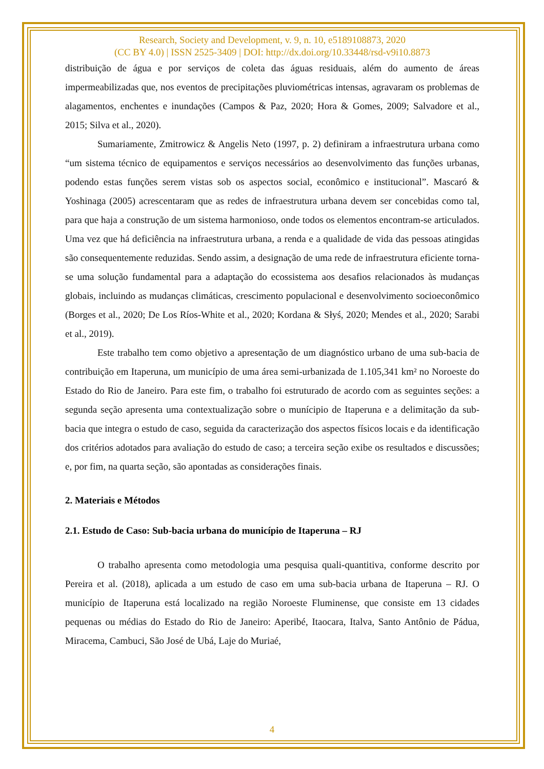Research, Society and Development, v. 9, n. 10, e5189108873, 2020
(CC BY 4.0) | ISSN 2525-3409 | DOI: http://dx.doi.org/10.33448/rsd-v9i10.8873
distribuição de água e por serviços de coleta das águas residuais, além do aumento de áreas impermeabilizadas que, nos eventos de precipitações pluviométricas intensas, agravaram os problemas de alagamentos, enchentes e inundações (Campos & Paz, 2020; Hora & Gomes, 2009; Salvadore et al., 2015; Silva et al., 2020).
Sumariamente, Zmitrowicz & Angelis Neto (1997, p. 2) definiram a infraestrutura urbana como “um sistema técnico de equipamentos e serviços necessários ao desenvolvimento das funções urbanas, podendo estas funções serem vistas sob os aspectos social, econômico e institucional”. Mascaró & Yoshinaga (2005) acrescentaram que as redes de infraestrutura urbana devem ser concebidas como tal, para que haja a construção de um sistema harmonioso, onde todos os elementos encontram-se articulados. Uma vez que há deficiência na infraestrutura urbana, a renda e a qualidade de vida das pessoas atingidas são consequentemente reduzidas. Sendo assim, a designação de uma rede de infraestrutura eficiente torna-se uma solução fundamental para a adaptação do ecossistema aos desafios relacionados às mudanças globais, incluindo as mudanças climáticas, crescimento populacional e desenvolvimento socioeconômico (Borges et al., 2020; De Los Ríos-White et al., 2020; Kordana & Słyś, 2020; Mendes et al., 2020; Sarabi et al., 2019).
Este trabalho tem como objetivo a apresentação de um diagnóstico urbano de uma sub-bacia de contribuição em Itaperuna, um município de uma área semi-urbanizada de 1.105,341 km² no Noroeste do Estado do Rio de Janeiro. Para este fim, o trabalho foi estruturado de acordo com as seguintes seções: a segunda seção apresenta uma contextualização sobre o munícipio de Itaperuna e a delimitação da sub-bacia que integra o estudo de caso, seguida da caracterização dos aspectos físicos locais e da identificação dos critérios adotados para avaliação do estudo de caso; a terceira seção exibe os resultados e discussões; e, por fim, na quarta seção, são apontadas as considerações finais.
2. Materiais e Métodos
2.1. Estudo de Caso: Sub-bacia urbana do município de Itaperuna – RJ
O trabalho apresenta como metodologia uma pesquisa quali-quantitiva, conforme descrito por Pereira et al. (2018), aplicada a um estudo de caso em uma sub-bacia urbana de Itaperuna – RJ. O município de Itaperuna está localizado na região Noroeste Fluminense, que consiste em 13 cidades pequenas ou médias do Estado do Rio de Janeiro: Aperibé, Itaocara, Italva, Santo Antônio de Pádua, Miracema, Cambuci, São José de Ubá, Laje do Muriaé,
4